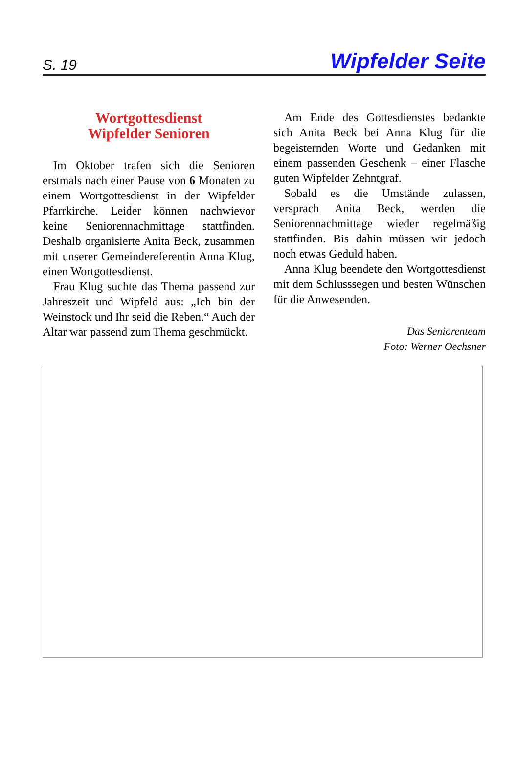S. 19 Wipfelder Seite
Wortgottesdienst
Wipfelder Senioren
Im Oktober trafen sich die Senioren erstmals nach einer Pause von 6 Monaten zu einem Wortgottesdienst in der Wipfelder Pfarrkirche. Leider können nachwievor keine Seniorennachmittage stattfinden. Deshalb organisierte Anita Beck, zusammen mit unserer Gemeindereferentin Anna Klug, einen Wortgottesdienst.
Frau Klug suchte das Thema passend zur Jahreszeit und Wipfeld aus: „Ich bin der Weinstock und Ihr seid die Reben.“ Auch der Altar war passend zum Thema geschmückt.
Am Ende des Gottesdienstes bedankte sich Anita Beck bei Anna Klug für die begeisternden Worte und Gedanken mit einem passenden Geschenk – einer Flasche guten Wipfelder Zehntgraf.
Sobald es die Umstände zulassen, versprach Anita Beck, werden die Seniorennachmittage wieder regelmäßig stattfinden. Bis dahin müssen wir jedoch noch etwas Geduld haben.
Anna Klug beendete den Wortgottesdienst mit dem Schlusssegen und besten Wünschen für die Anwesenden.
Das Seniorenteam
Foto: Werner Oechsner